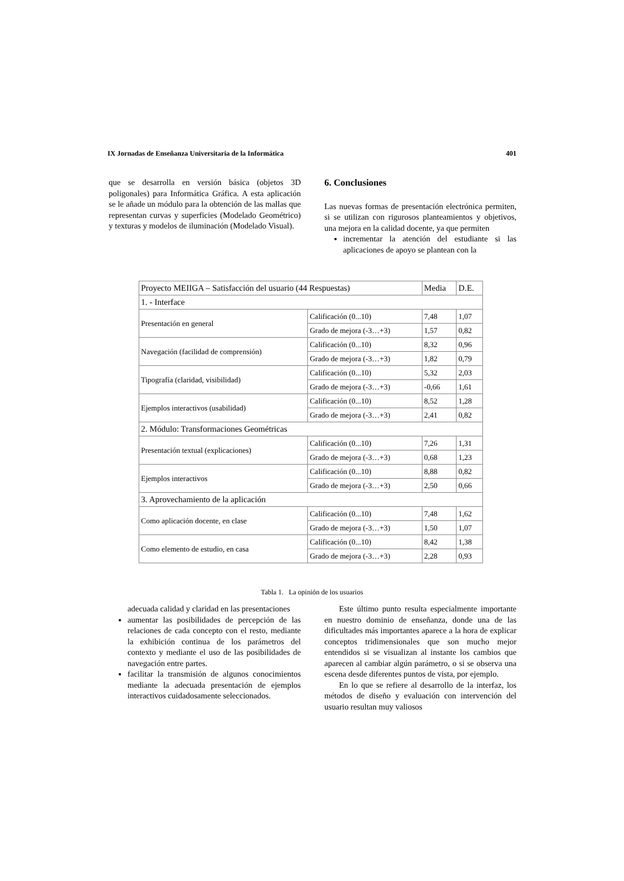IX Jornadas de Enseñanza Universitaria de la Informática 401
que se desarrolla en versión básica (objetos 3D poligonales) para Informática Gráfica. A esta aplicación se le añade un módulo para la obtención de las mallas que representan curvas y superficies (Modelado Geométrico) y texturas y modelos de iluminación (Modelado Visual).
6. Conclusiones
Las nuevas formas de presentación electrónica permiten, si se utilizan con rigurosos planteamientos y objetivos, una mejora en la calidad docente, ya que permiten
incrementar la atención del estudiante si las aplicaciones de apoyo se plantean con la
| Proyecto MEIIGA – Satisfacción del usuario (44 Respuestas) | | Media | D.E. |
| --- | --- | --- | --- |
| 1. - Interface | | | |
| Presentación en general | Calificación (0...10) | 7,48 | 1,07 |
| | Grado de mejora (-3…+3) | 1,57 | 0,82 |
| Navegación (facilidad de comprensión) | Calificación (0...10) | 8,32 | 0,96 |
| | Grado de mejora (-3…+3) | 1,82 | 0,79 |
| Tipografía (claridad, visibilidad) | Calificación (0...10) | 5,32 | 2,03 |
| | Grado de mejora (-3…+3) | -0,66 | 1,61 |
| Ejemplos interactivos (usabilidad) | Calificación (0...10) | 8,52 | 1,28 |
| | Grado de mejora (-3…+3) | 2,41 | 0,82 |
| 2. Módulo: Transformaciones Geométricas | | | |
| Presentación textual (explicaciones) | Calificación (0...10) | 7,26 | 1,31 |
| | Grado de mejora (-3…+3) | 0,68 | 1,23 |
| Ejemplos interactivos | Calificación (0...10) | 8,88 | 0,82 |
| | Grado de mejora (-3…+3) | 2,50 | 0,66 |
| 3. Aprovechamiento de la aplicación | | | |
| Como aplicación docente, en clase | Calificación (0...10) | 7,48 | 1,62 |
| | Grado de mejora (-3…+3) | 1,50 | 1,07 |
| Como elemento de estudio, en casa | Calificación (0...10) | 8,42 | 1,38 |
| | Grado de mejora (-3…+3) | 2,28 | 0,93 |
Tabla 1. La opinión de los usuarios
adecuada calidad y claridad en las presentaciones
aumentar las posibilidades de percepción de las relaciones de cada concepto con el resto, mediante la exhibición continua de los parámetros del contexto y mediante el uso de las posibilidades de navegación entre partes.
facilitar la transmisión de algunos conocimientos mediante la adecuada presentación de ejemplos interactivos cuidadosamente seleccionados.
Este último punto resulta especialmente importante en nuestro dominio de enseñanza, donde una de las dificultades más importantes aparece a la hora de explicar conceptos tridimensionales que son mucho mejor entendidos si se visualizan al instante los cambios que aparecen al cambiar algún parámetro, o si se observa una escena desde diferentes puntos de vista, por ejemplo.
En lo que se refiere al desarrollo de la interfaz, los métodos de diseño y evaluación con intervención del usuario resultan muy valiosos